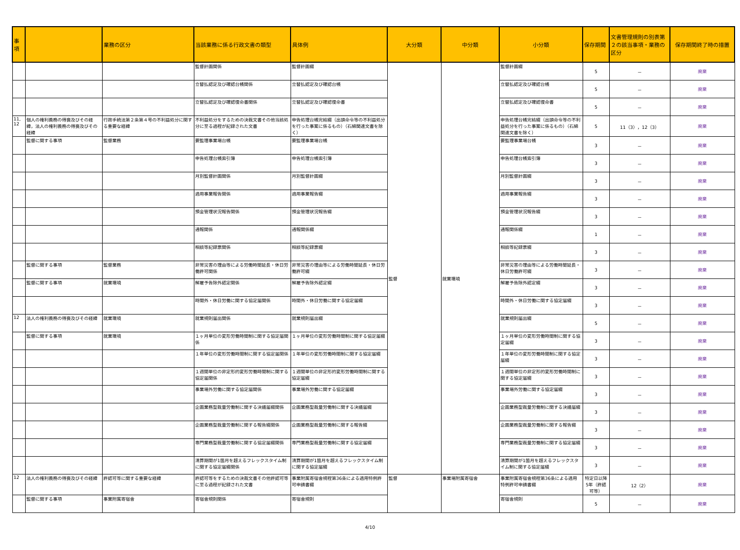| 事 項 | | 業務の区分 | 当該業務に係る行政文書の類型 | 具体例 | 大分類 | 中分類 | 小分類 | 保存期間 | 文書管理規則の別表第２の該当事項・業務の区分 | 保存期間終了時の措置 |
| --- | --- | --- | --- | --- | --- | --- | --- | --- | --- | --- |
| | | | 監督計画関係 | 監督計画綴 | 監督 | 就業環境 | 監督計画綴 | 5 | － | 廃棄 |
| | | | 立替払認定及び確認台帳関係 | 立替払認定及び確認台帳 | | | 立替払認定及び確認台帳 | 5 | － | 廃棄 |
| | | | 立替払認定及び確認復命書関係 | 立替払認定及び確認復命書 | | | 立替払認定及び確認復命書 | 5 | － | 廃棄 |
| 11, 12 | 個人の権利義務の得喪及びその経緯，法人の権利義務の得喪及びその経緯 | 行政手続法第２条第４号の不利益処分に関する重要な経緯 | 不利益処分をするための決裁文書その他当該処分に至る過程が記録された文書 | 申告処理台帳完結綴（出頭命令等の不利益処分を行った事案に係るもの）（石綿関連文書を除く） | | | 申告処理台帳完結綴（出頭命令等の不利益処分を行った事案に係るもの）（石綿関連文書を除く） | 5 | 11（3），12（3） | 廃棄 |
| | 監督に関する事項 | 監督業務 | 要監理事業場台帳 | 要監理事業場台帳 | | | 要監理事業場台帳 | 3 | － | 廃棄 |
| | | | 申告処理台帳索引簿 | 申告処理台帳索引簿 | | | 申告処理台帳索引簿 | 3 | － | 廃棄 |
| | | | 月別監督計画関係 | 月別監督計画綴 | | | 月別監督計画綴 | 3 | － | 廃棄 |
| | | | 適用事業報告関係 | 適用事業報告綴 | | | 適用事業報告綴 | 3 | － | 廃棄 |
| | | | 預金管理状況報告関係 | 預金管理状況報告綴 | | | 預金管理状況報告綴 | 3 | － | 廃棄 |
| | | | 通報関係 | 通報関係綴 | | | 通報関係綴 | 1 | － | 廃棄 |
| | | | 相談等記録票関係 | 相談等記録票綴 | | | 相談等記録票綴 | 3 | － | 廃棄 |
| | 監督に関する事項 | 監督業務 | 非常災害の理由等による労働時間延長・休日労働許可関係 | 非常災害の理由等による労働時間延長・休日労働許可綴 | | | 非常災害の理由等による労働時間延長・休日労働許可綴 | 3 | － | 廃棄 |
| | 監督に関する事項 | 就業環境 | 解雇予告除外認定関係 | 解雇予告除外認定綴 | | | 解雇予告除外認定綴 | 3 | － | 廃棄 |
| | | | 時間外・休日労働に関する協定届関係 | 時間外・休日労働に関する協定届綴 | | | 時間外・休日労働に関する協定届綴 | 3 | － | 廃棄 |
| 12 | 法人の権利義務の得喪及びその経緯 | 就業環境 | 就業規則届出関係 | 就業規則届出綴 | | | 就業規則届出綴 | 5 | － | 廃棄 |
| | 監督に関する事項 | 就業環境 | １ヶ月単位の変形労働時間制に関する協定届関係 | １ヶ月単位の変形労働時間制に関する協定届綴 | | | １ヶ月単位の変形労働時間制に関する協定届綴 | 3 | － | 廃棄 |
| | | | １年単位の変形労働時間制に関する協定届関係 | １年単位の変形労働時間制に関する協定届綴 | | | １年単位の変形労働時間制に関する協定届綴 | 3 | － | 廃棄 |
| | | | １週間単位の非定形的変形労働時間制に関する協定届関係 | １週間単位の非定形的変形労働時間制に関する協定届綴 | | | １週間単位の非定形的変形労働時間制に関する協定届綴 | 3 | － | 廃棄 |
| | | | 事業場外労働に関する協定届関係 | 事業場外労働に関する協定届綴 | | | 事業場外労働に関する協定届綴 | 3 | － | 廃棄 |
| | | | 企画業務型裁量労働制に関する決議届綴関係 | 企画業務型裁量労働制に関する決議届綴 | | | 企画業務型裁量労働制に関する決議届綴 | 3 | － | 廃棄 |
| | | | 企画業務型裁量労働制に関する報告綴関係 | 企画業務型裁量労働制に関する報告綴 | | | 企画業務型裁量労働制に関する報告綴 | 3 | － | 廃棄 |
| | | | 専門業務型裁量労働制に関する協定届綴関係 | 専門業務型裁量労働制に関する協定届綴 | | | 専門業務型裁量労働制に関する協定届綴 | 3 | － | 廃棄 |
| | | | 清算期間が1箇月を超えるフレックスタイム制に関する協定届綴関係 | 清算期間が1箇月を超えるフレックスタイム制に関する協定届綴 | | | 清算期間が1箇月を超えるフレックスタイム制に関する協定届綴 | 3 | － | 廃棄 |
| 12 | 法人の権利義務の得喪及びその経緯 | 許認可等に関する重要な経緯 | 許認可等をするための決裁文書その他許認可等に至る過程が記録された文書 | 事業附属寄宿舎規程第36条による適用特例許可申請書綴 | 監督 | 事業場附属寄宿舎 | 事業附属寄宿舎規程第36条による適用特例許可申請書綴 | 特定日以降5年（許認可等） | 12（2） | 廃棄 |
| | 監督に関する事項 | 事業附属寄宿舎 | 寄宿舎規則関係 | 寄宿舎規則 | | | 寄宿舎規則 | 5 | － | 廃棄 |
4/10